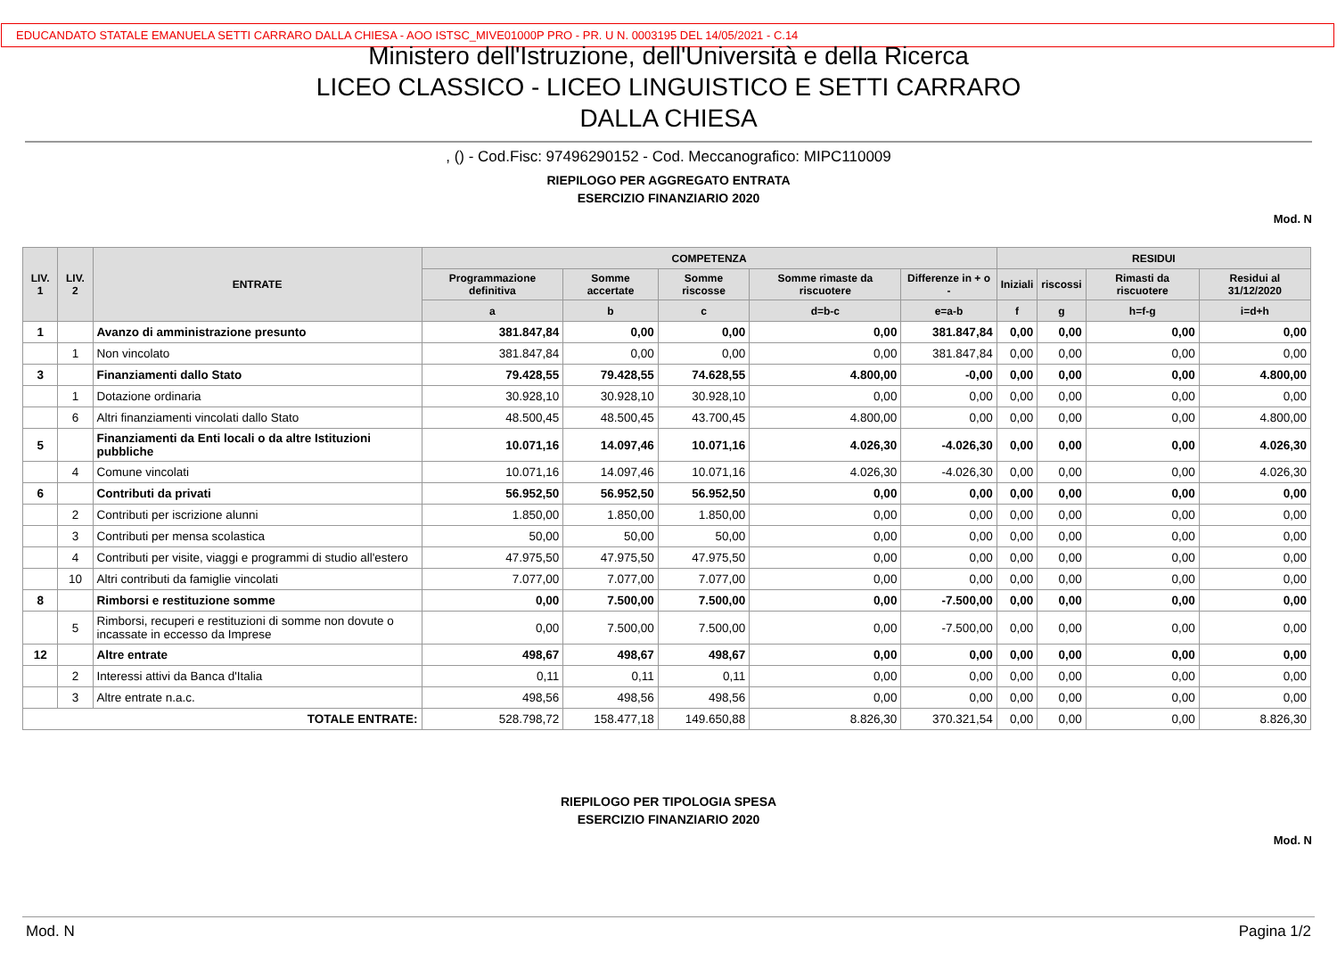EDUCANDATO STATALE EMANUELA SETTI CARRARO DALLA CHIESA - AOO ISTSC_MIVE01000P PRO - PR. U N. 0003195 DEL 14/05/2021 - C.14
Ministero dell'Istruzione, dell'Università e della Ricerca
LICEO CLASSICO - LICEO LINGUISTICO E SETTI CARRARO
DALLA CHIESA
, () - Cod.Fisc: 97496290152 - Cod. Meccanografico: MIPC110009
RIEPILOGO PER AGGREGATO ENTRATA
ESERCIZIO FINANZIARIO 2020
Mod. N
| LIV. 1 | LIV. 2 | ENTRATE | COMPETENZA | | | | | RESIDUI | | | |
| --- | --- | --- | --- | --- | --- | --- | --- | --- | --- | --- | --- |
| | | | Programmazione definitiva | Somme accertate | Somme riscosse | Somme rimaste da riscuotere | Differenze in + o - | Iniziali | riscossi | Rimasti da riscuotere | Residui al 31/12/2020 |
| | | | a | b | c | d=b-c | e=a-b | f | g | h=f-g | i=d+h |
| 1 | | Avanzo di amministrazione presunto | 381.847,84 | 0,00 | 0,00 | 0,00 | 381.847,84 | 0,00 | 0,00 | 0,00 | 0,00 |
| | 1 | Non vincolato | 381.847,84 | 0,00 | 0,00 | 0,00 | 381.847,84 | 0,00 | 0,00 | 0,00 | 0,00 |
| 3 | | Finanziamenti dallo Stato | 79.428,55 | 79.428,55 | 74.628,55 | 4.800,00 | -0,00 | 0,00 | 0,00 | 0,00 | 4.800,00 |
| | 1 | Dotazione ordinaria | 30.928,10 | 30.928,10 | 30.928,10 | 0,00 | 0,00 | 0,00 | 0,00 | 0,00 | 0,00 |
| | 6 | Altri finanziamenti vincolati dallo Stato | 48.500,45 | 48.500,45 | 43.700,45 | 4.800,00 | 0,00 | 0,00 | 0,00 | 0,00 | 4.800,00 |
| 5 | | Finanziamenti da Enti locali o da altre Istituzioni pubbliche | 10.071,16 | 14.097,46 | 10.071,16 | 4.026,30 | -4.026,30 | 0,00 | 0,00 | 0,00 | 4.026,30 |
| | 4 | Comune vincolati | 10.071,16 | 14.097,46 | 10.071,16 | 4.026,30 | -4.026,30 | 0,00 | 0,00 | 0,00 | 4.026,30 |
| 6 | | Contributi da privati | 56.952,50 | 56.952,50 | 56.952,50 | 0,00 | 0,00 | 0,00 | 0,00 | 0,00 | 0,00 |
| | 2 | Contributi per iscrizione alunni | 1.850,00 | 1.850,00 | 1.850,00 | 0,00 | 0,00 | 0,00 | 0,00 | 0,00 | 0,00 |
| | 3 | Contributi per mensa scolastica | 50,00 | 50,00 | 50,00 | 0,00 | 0,00 | 0,00 | 0,00 | 0,00 | 0,00 |
| | 4 | Contributi per visite, viaggi e programmi di studio all'estero | 47.975,50 | 47.975,50 | 47.975,50 | 0,00 | 0,00 | 0,00 | 0,00 | 0,00 | 0,00 |
| | 10 | Altri contributi da famiglie vincolati | 7.077,00 | 7.077,00 | 7.077,00 | 0,00 | 0,00 | 0,00 | 0,00 | 0,00 | 0,00 |
| 8 | | Rimborsi e restituzione somme | 0,00 | 7.500,00 | 7.500,00 | 0,00 | -7.500,00 | 0,00 | 0,00 | 0,00 | 0,00 |
| | 5 | Rimborsi, recuperi e restituzioni di somme non dovute o incassate in eccesso da Imprese | 0,00 | 7.500,00 | 7.500,00 | 0,00 | -7.500,00 | 0,00 | 0,00 | 0,00 | 0,00 |
| 12 | | Altre entrate | 498,67 | 498,67 | 498,67 | 0,00 | 0,00 | 0,00 | 0,00 | 0,00 | 0,00 |
| | 2 | Interessi attivi da Banca d'Italia | 0,11 | 0,11 | 0,11 | 0,00 | 0,00 | 0,00 | 0,00 | 0,00 | 0,00 |
| | 3 | Altre entrate n.a.c. | 498,56 | 498,56 | 498,56 | 0,00 | 0,00 | 0,00 | 0,00 | 0,00 | 0,00 |
| TOTALE ENTRATE: | | | 528.798,72 | 158.477,18 | 149.650,88 | 8.826,30 | 370.321,54 | 0,00 | 0,00 | 0,00 | 8.826,30 |
RIEPILOGO PER TIPOLOGIA SPESA
ESERCIZIO FINANZIARIO 2020
Mod. N
Mod. N Pagina 1/2